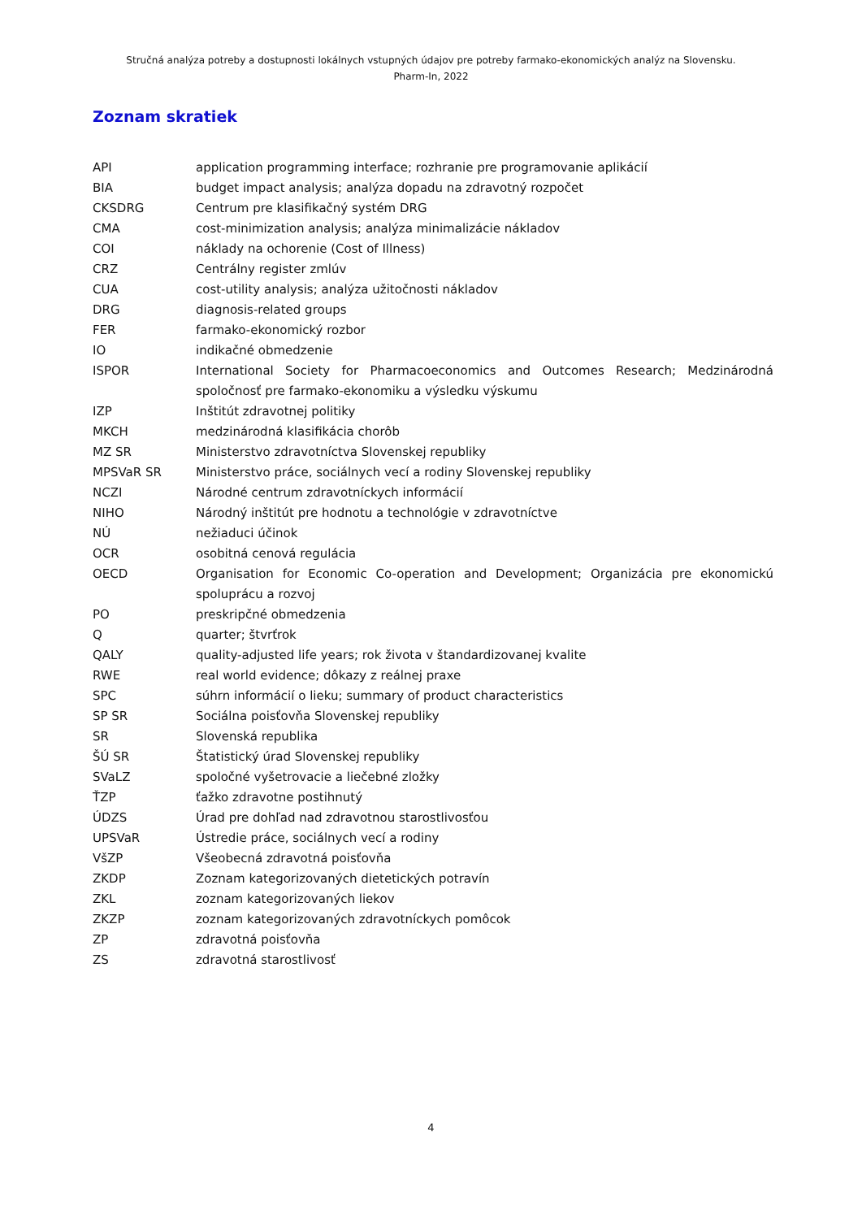Stručná analýza potreby a dostupnosti lokálnych vstupných údajov pre potreby farmako-ekonomických analýz na Slovensku.
Pharm-In, 2022
Zoznam skratiek
| API | application programming interface; rozhranie pre programovanie aplikácií |
| BIA | budget impact analysis; analýza dopadu na zdravotný rozpočet |
| CKSDRG | Centrum pre klasifikačný systém DRG |
| CMA | cost-minimization analysis; analýza minimalizácie nákladov |
| COI | náklady na ochorenie (Cost of Illness) |
| CRZ | Centrálny register zmlúv |
| CUA | cost-utility analysis; analýza užitočnosti nákladov |
| DRG | diagnosis-related groups |
| FER | farmako-ekonomický rozbor |
| IO | indikačné obmedzenie |
| ISPOR | International Society for Pharmacoeconomics and Outcomes Research; Medzinárodná spoločnosť pre farmako-ekonomiku a výsledku výskumu |
| IZP | Inštitút zdravotnej politiky |
| MKCH | medzinárodná klasifikácia chorôb |
| MZ SR | Ministerstvo zdravotníctva Slovenskej republiky |
| MPSVaR SR | Ministerstvo práce, sociálnych vecí a rodiny Slovenskej republiky |
| NCZI | Národné centrum zdravotníckych informácií |
| NIHO | Národný inštitút pre hodnotu a technológie v zdravotníctve |
| NÚ | nežiaduci účinok |
| OCR | osobitná cenová regulácia |
| OECD | Organisation for Economic Co-operation and Development; Organizácia pre ekonomickú spoluprácu a rozvoj |
| PO | preskripčné obmedzenia |
| Q | quarter; štvrťrok |
| QALY | quality-adjusted life years; rok života v štandardizovanej kvalite |
| RWE | real world evidence; dôkazy z reálnej praxe |
| SPC | súhrn informácií o lieku; summary of product characteristics |
| SP SR | Sociálna poisťovňa Slovenskej republiky |
| SR | Slovenská republika |
| ŠÚ SR | Štatistický úrad Slovenskej republiky |
| SVaLZ | spoločné vyšetrovacie a liečebné zložky |
| ŤZP | ťažko zdravotne postihnutý |
| ÚDZS | Úrad pre dohľad nad zdravotnou starostlivosťou |
| UPSVaR | Ústredie práce, sociálnych vecí a rodiny |
| VšZP | Všeobecná zdravotná poisťovňa |
| ZKDP | Zoznam kategorizovaných dietetických potravín |
| ZKL | zoznam kategorizovaných liekov |
| ZKZP | zoznam kategorizovaných zdravotníckych pomôcok |
| ZP | zdravotná poisťovňa |
| ZS | zdravotná starostlivosť |
4